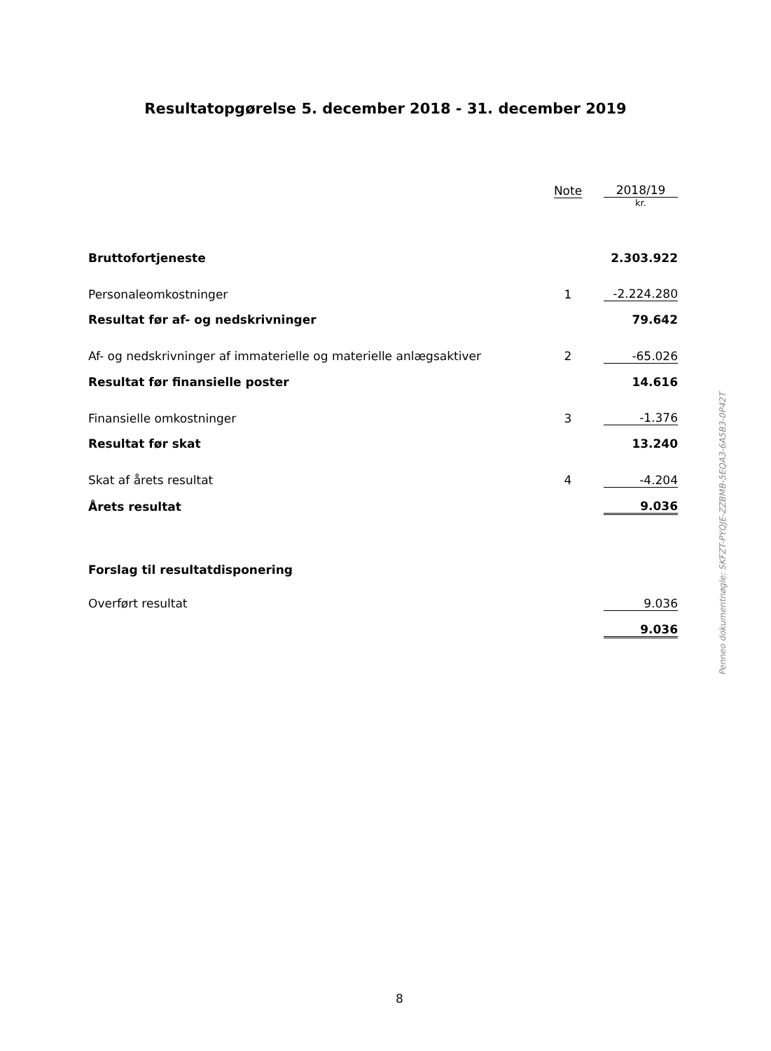Resultatopgørelse 5. december 2018 - 31. december 2019
| | Note | 2018/19 |
| --- | --- | --- |
| | | kr. |
| Bruttofortjeneste | | 2.303.922 |
| Personaleomkostninger | 1 | -2.224.280 |
| Resultat før af- og nedskrivninger | | 79.642 |
| Af- og nedskrivninger af immaterielle og materielle anlægsaktiver | 2 | -65.026 |
| Resultat før finansielle poster | | 14.616 |
| Finansielle omkostninger | 3 | -1.376 |
| Resultat før skat | | 13.240 |
| Skat af årets resultat | 4 | -4.204 |
| Årets resultat | | 9.036 |
| Forslag til resultatdisponering | | |
| Overført resultat | | 9.036 |
| | | 9.036 |
Penneo dokumentnøgle: SKFZT-PYQJE-ZZBMB-5EQA3-6A5B3-0P42T
8